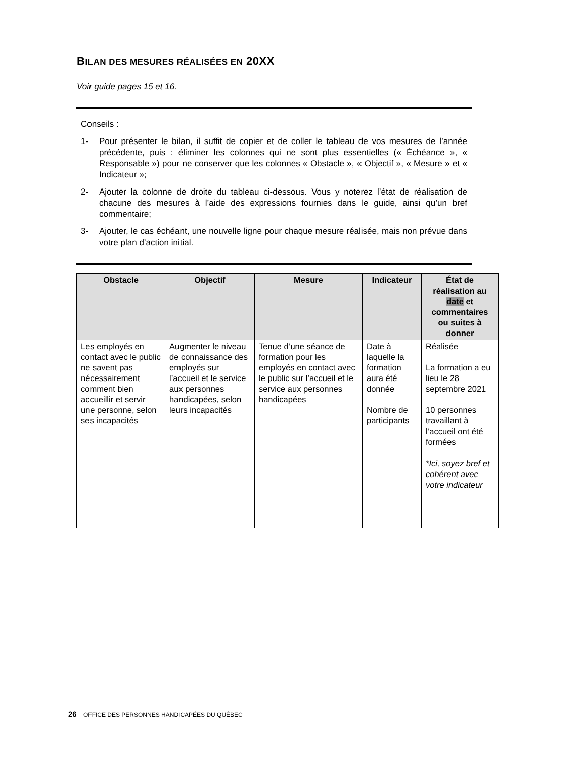BILAN DES MESURES RÉALISÉES EN 20XX
Voir guide pages 15 et 16.
Conseils :
1- Pour présenter le bilan, il suffit de copier et de coller le tableau de vos mesures de l’année précédente, puis : éliminer les colonnes qui ne sont plus essentielles (« Échéance », « Responsable ») pour ne conserver que les colonnes « Obstacle », « Objectif », « Mesure » et « Indicateur »;
2- Ajouter la colonne de droite du tableau ci-dessous. Vous y noterez l’état de réalisation de chacune des mesures à l’aide des expressions fournies dans le guide, ainsi qu’un bref commentaire;
3- Ajouter, le cas échéant, une nouvelle ligne pour chaque mesure réalisée, mais non prévue dans votre plan d’action initial.
| Obstacle | Objectif | Mesure | Indicateur | État de réalisation au date et commentaires ou suites à donner |
| --- | --- | --- | --- | --- |
| Les employés en contact avec le public ne savent pas nécessairement comment bien accueillir et servir une personne, selon ses incapacités | Augmenter le niveau de connaissance des employés sur l’accueil et le service aux personnes handicapées, selon leurs incapacités | Tenue d’une séance de formation pour les employés en contact avec le public sur l’accueil et le service aux personnes handicapées | Date à laquelle la formation aura été donnée Nombre de participants | Réalisée La formation a eu lieu le 28 septembre 2021 10 personnes travaillant à l’accueil ont été formées |
| | | | | *Ici, soyez bref et cohérent avec votre indicateur |
26 OFFICE DES PERSONNES HANDICAPÉES DU QUÉBEC